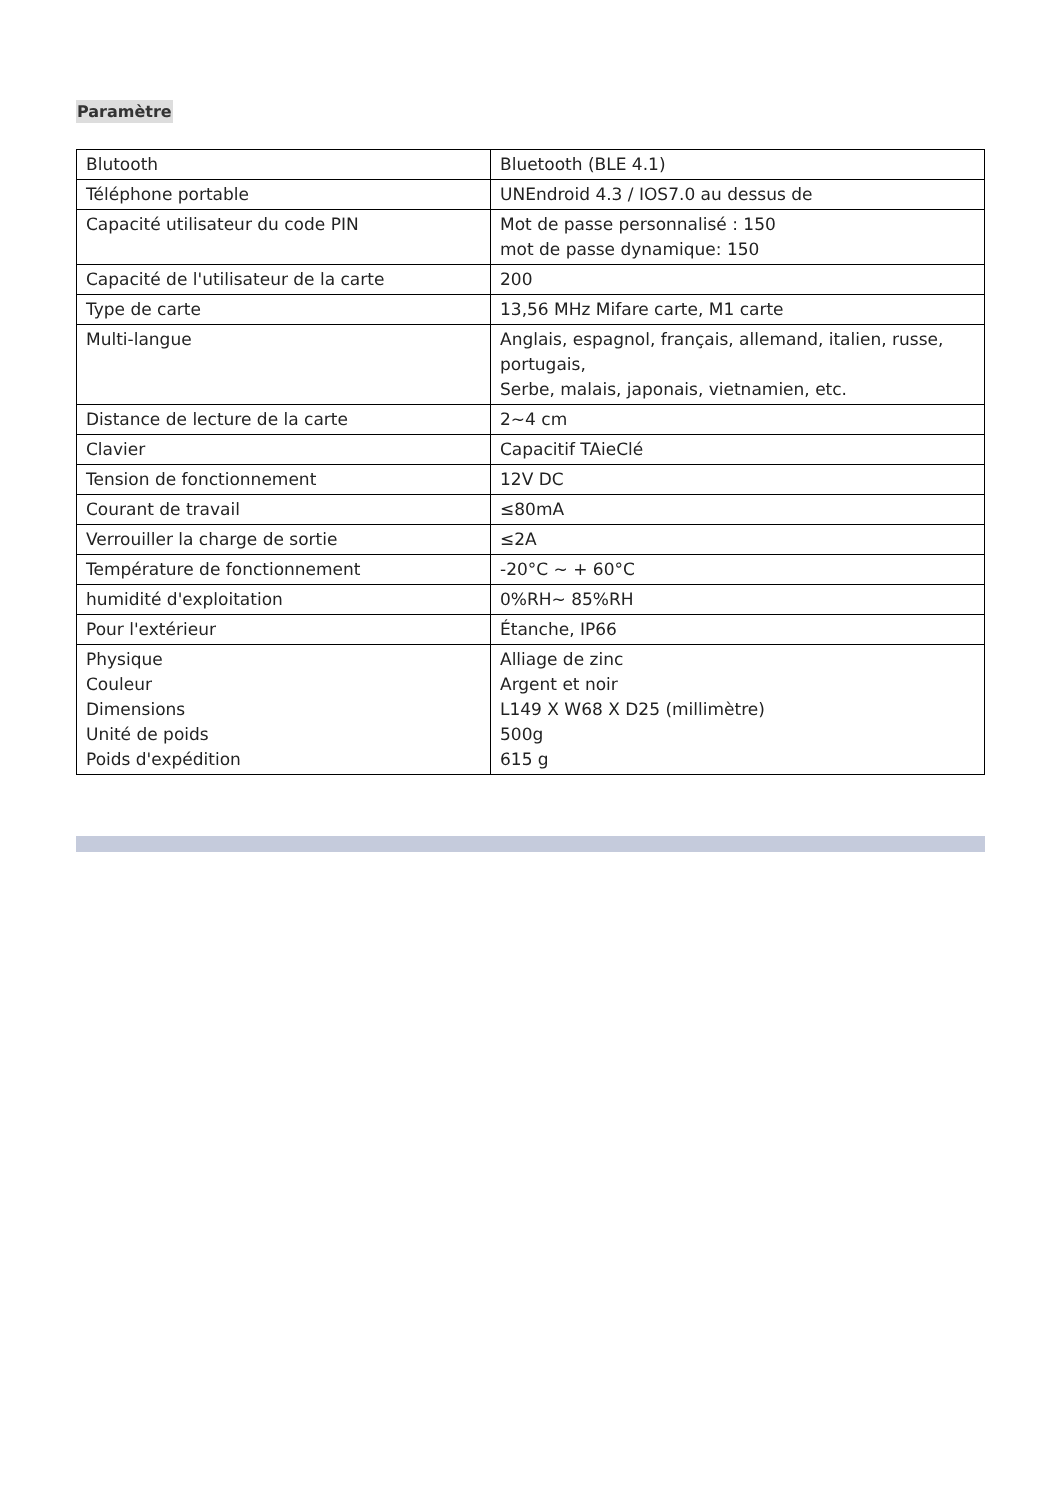Paramètre
| Blutooth | Bluetooth (BLE 4.1) |
| Téléphone portable | UNEndroid 4.3 / IOS7.0 au dessus de |
| Capacité utilisateur du code PIN | Mot de passe personnalisé : 150 mot de passe dynamique: 150 |
| Capacité de l'utilisateur de la carte | 200 |
| Type de carte | 13,56 MHz Mifare carte, M1 carte |
| Multi-langue | Anglais, espagnol, français, allemand, italien, russe, portugais, Serbe, malais, japonais, vietnamien, etc. |
| Distance de lecture de la carte | 2~4 cm |
| Clavier | Capacitif TAieClé |
| Tension de fonctionnement | 12V DC |
| Courant de travail | ≤80mA |
| Verrouiller la charge de sortie | ≤2A |
| Température de fonctionnement | -20°C ~ + 60°C |
| humidité d'exploitation | 0%RH~ 85%RH |
| Pour l'extérieur | Étanche, IP66 |
| Physique Couleur Dimensions Unité de poids Poids d'expédition | Alliage de zinc Argent et noir L149 X W68 X D25 (millimètre) 500g 615 g |